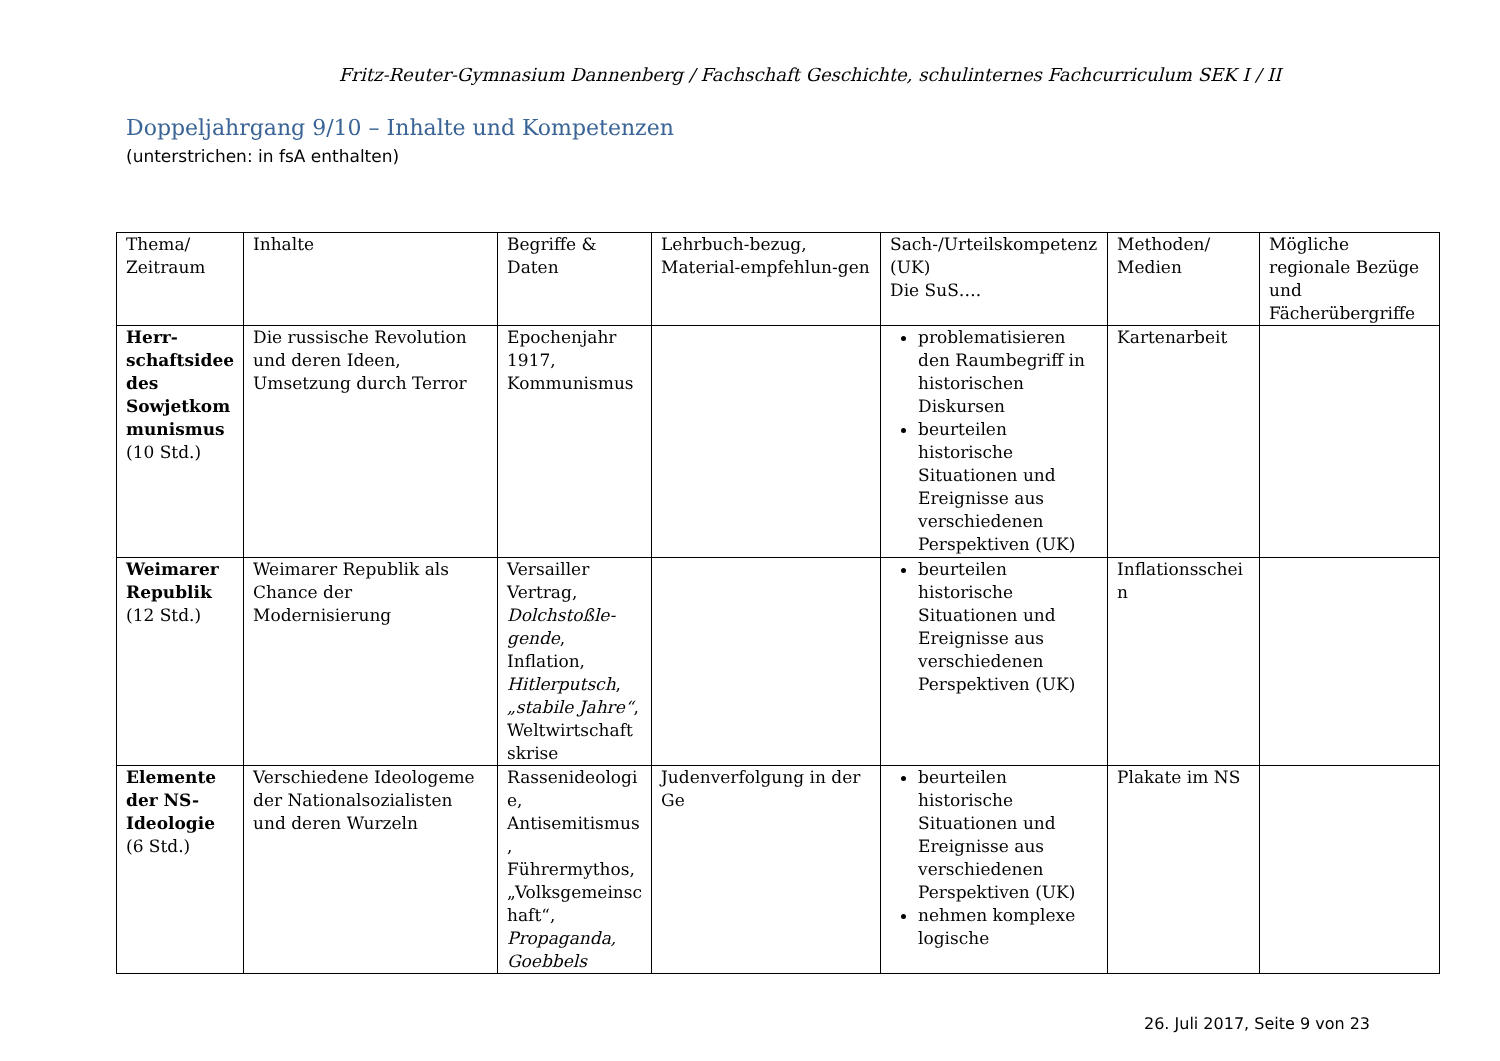Fritz-Reuter-Gymnasium Dannenberg / Fachschaft Geschichte, schulinternes Fachcurriculum SEK I / II
Doppeljahrgang 9/10 – Inhalte und Kompetenzen
(unterstrichen: in fsA enthalten)
| Thema/ Zeitraum | Inhalte | Begriffe & Daten | Lehrbuch-bezug, Material-empfehlun-gen | Sach-/Urteilskompetenz (UK) Die SuS…. | Methoden/ Medien | Mögliche regionale Bezüge und Fächerübergriffe |
| Herr-schaftsidee des Sowjetkom munismus (10 Std.) | Die russische Revolution und deren Ideen, Umsetzung durch Terror | Epochenjahr 1917, Kommunismus | | problematisieren den Raumbegriff in historischen Diskursen beurteilen historische Situationen und Ereignisse aus verschiedenen Perspektiven (UK) | Kartenarbeit | |
| Weimarer Republik (12 Std.) | Weimarer Republik als Chance der Modernisierung | Versailler Vertrag, Dolchstoßle-gende , Inflation, Hitlerputsch , „stabile Jahre“ , Weltwirtschaft skrise | | beurteilen historische Situationen und Ereignisse aus verschiedenen Perspektiven (UK) | Inflationsschei n | |
| Elemente der NS-Ideologie (6 Std.) | Verschiedene Ideologeme der Nationalsozialisten und deren Wurzeln | Rassenideologi e, Antisemitismus , Führermythos, „Volksgemeinsc haft“, Propaganda, Goebbels | Judenverfolgung in der Ge | beurteilen historische Situationen und Ereignisse aus verschiedenen Perspektiven (UK) nehmen komplexe logische | Plakate im NS | |
26. Juli 2017, Seite 9 von 23